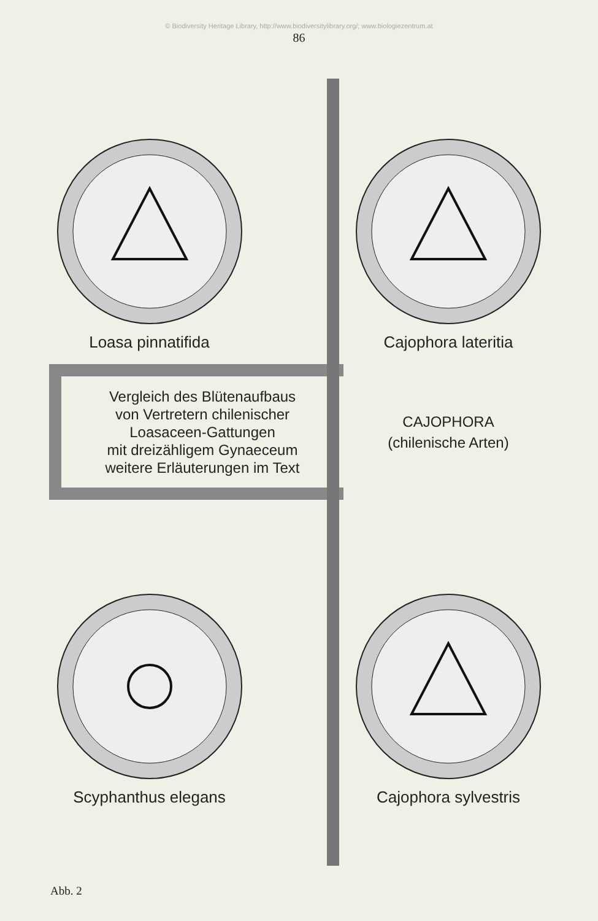© Biodiversity Heritage Library, http://www.biodiversitylibrary.org/; www.biologiezentrum.at
86
Loasa pinnatifida
Cajophora lateritia
Vergleich des Blütenaufbaus
von Vertretern chilenischer
Loasaceen-Gattungen
mit dreizähligem Gynaeceum
weitere Erläuterungen im Text
CAJOPHORA
(chilenische Arten)
Scyphanthus elegans
Cajophora sylvestris
Abb. 2